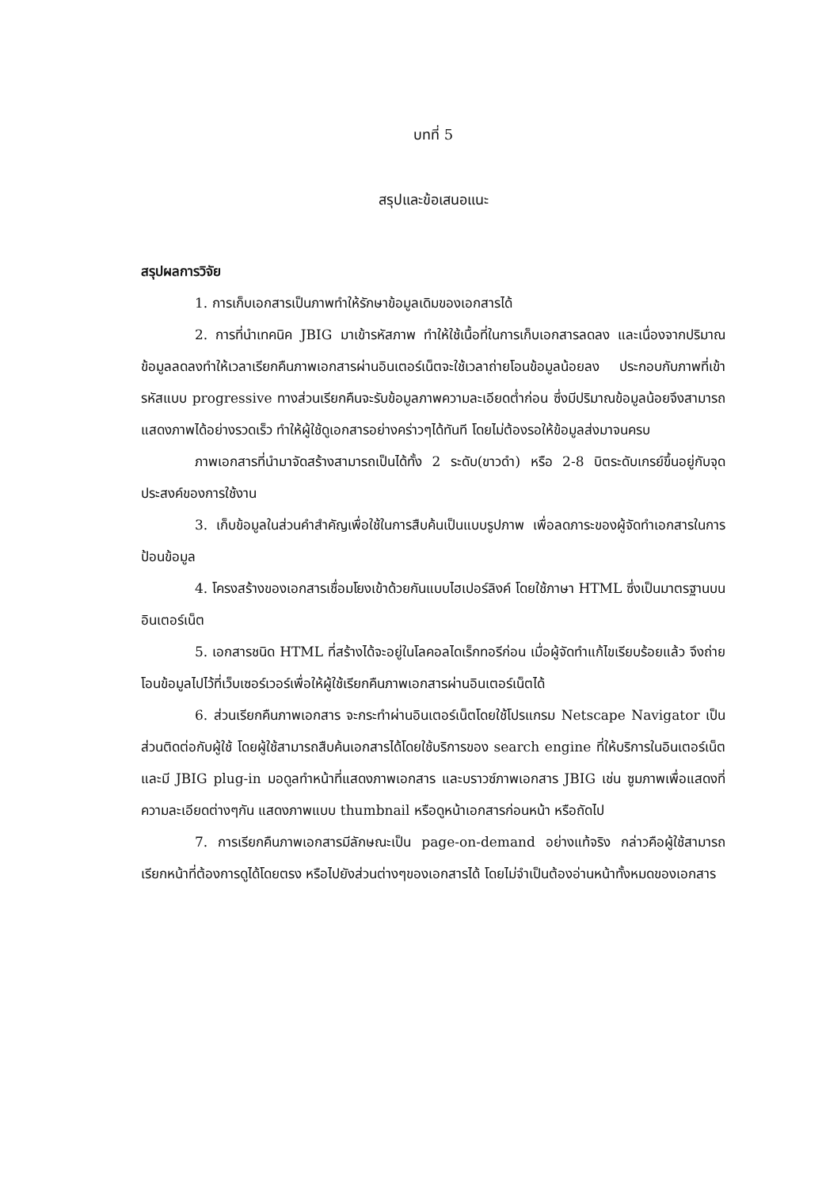บทที่ 5
สรุปและข้อเสนอแนะ
สรุปผลการวิจัย
1. การเก็บเอกสารเป็นภาพทำให้รักษาข้อมูลเดิมของเอกสารได้
2. การที่นำเทคนิค JBIG มาเข้ารหัสภาพ ทำให้ใช้เนื้อที่ในการเก็บเอกสารลดลง และเนื่องจากปริมาณข้อมูลลดลงทำให้เวลาเรียกคืนภาพเอกสารผ่านอินเตอร์เน็ตจะใช้เวลาถ่ายโอนข้อมูลน้อยลง ประกอบกับภาพที่เข้ารหัสแบบ progressive ทางส่วนเรียกคืนจะรับข้อมูลภาพความละเอียดต่ำก่อน ซึ่งมีปริมาณข้อมูลน้อยจึงสามารถแสดงภาพได้อย่างรวดเร็ว ทำให้ผู้ใช้ดูเอกสารอย่างคร่าวๆได้ทันที โดยไม่ต้องรอให้ข้อมูลส่งมาจนครบ
ภาพเอกสารที่นำมาจัดสร้างสามารถเป็นได้ทั้ง 2 ระดับ(ขาวดำ) หรือ 2-8 บิตระดับเกรย์ขึ้นอยู่กับจุดประสงค์ของการใช้งาน
3. เก็บข้อมูลในส่วนคำสำคัญเพื่อใช้ในการสืบค้นเป็นแบบรูปภาพ เพื่อลดภาระของผู้จัดทำเอกสารในการป้อนข้อมูล
4. โครงสร้างของเอกสารเชื่อมโยงเข้าด้วยกันแบบไฮเปอร์ลิงค์ โดยใช้ภาษา HTML ซึ่งเป็นมาตรฐานบนอินเตอร์เน็ต
5. เอกสารชนิด HTML ที่สร้างได้จะอยู่ในโลคอลไดเร็กทอรีก่อน เมื่อผู้จัดทำแก้ไขเรียบร้อยแล้ว จึงถ่ายโอนข้อมูลไปไว้ที่เว็บเซอร์เวอร์เพื่อให้ผู้ใช้เรียกคืนภาพเอกสารผ่านอินเตอร์เน็ตได้
6. ส่วนเรียกคืนภาพเอกสาร จะกระทำผ่านอินเตอร์เน็ตโดยใช้โปรแกรม Netscape Navigator เป็นส่วนติดต่อกับผู้ใช้ โดยผู้ใช้สามารถสืบค้นเอกสารได้โดยใช้บริการของ search engine ที่ให้บริการในอินเตอร์เน็ต และมี JBIG plug-in มอดูลทำหน้าที่แสดงภาพเอกสาร และบราวซ์ภาพเอกสาร JBIG เช่น ซูมภาพเพื่อแสดงที่ความละเอียดต่างๆกัน แสดงภาพแบบ thumbnail หรือดูหน้าเอกสารก่อนหน้า หรือถัดไป
7. การเรียกคืนภาพเอกสารมีลักษณะเป็น page-on-demand อย่างแท้จริง กล่าวคือผู้ใช้สามารถเรียกหน้าที่ต้องการดูได้โดยตรง หรือไปยังส่วนต่างๆของเอกสารได้ โดยไม่จำเป็นต้องอ่านหน้าทั้งหมดของเอกสาร